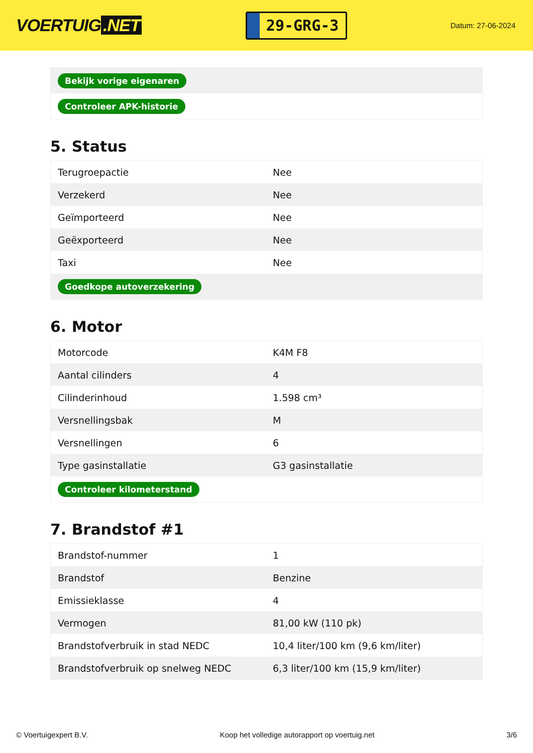VOERTUIG.NET
29-GRG-3
Datum: 27-06-2024
| Bekijk vorige eigenaren |
| Controleer APK-historie |
5. Status
| Terugroepactie | Nee |
| Verzekerd | Nee |
| Geïmporteerd | Nee |
| Geëxporteerd | Nee |
| Taxi | Nee |
| Goedkope autoverzekering | |
6. Motor
| Motorcode | K4M F8 |
| Aantal cilinders | 4 |
| Cilinderinhoud | 1.598 cm³ |
| Versnellingsbak | M |
| Versnellingen | 6 |
| Type gasinstallatie | G3 gasinstallatie |
| Controleer kilometerstand | |
7. Brandstof #1
| Brandstof-nummer | 1 |
| Brandstof | Benzine |
| Emissieklasse | 4 |
| Vermogen | 81,00 kW (110 pk) |
| Brandstofverbruik in stad NEDC | 10,4 liter/100 km (9,6 km/liter) |
| Brandstofverbruik op snelweg NEDC | 6,3 liter/100 km (15,9 km/liter) |
© Voertuigexpert B.V. Koop het volledige autorapport op voertuig.net 3/6